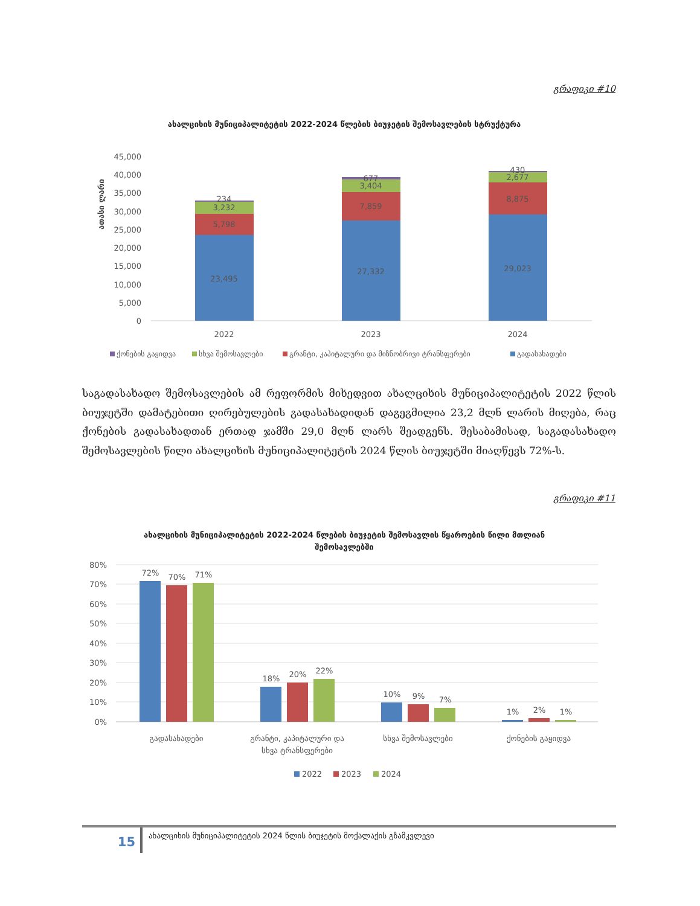გრაფიკი #10
ახალციხის მუნიციპალიტეტის 2022-2024 წლების ბიუჯეტის შემოსავლების სტრუქტურა
ათასი ლარი
45,000
40,000
35,000
30,000
25,000
20,000
15,000
10,000
5,000
0
23,495
5,798
3,232
234
27,332
7,859
3,404
677
29,023
8,875
2,677
430
2022
2023
2024
ქონების გაყიდვა
სხვა შემოსავლები
გრანტი, კაპიტალური და მიზნობრივი ტრანსფერები
გადასახადები
საგადასახადო შემოსავლების ამ რეფორმის მიხედვით ახალციხის მუნიციპალიტეტის 2022 წლის ბიუჯეტში დამატებითი ღირებულების გადასახადიდან დაგეგმილია 23,2 მლნ ლარის მიღება, რაც ქონების გადასახადთან ერთად ჯამში 29,0 მლნ ლარს შეადგენს. შესაბამისად, საგადასახადო შემოსავლების წილი ახალციხის მუნიციპალიტეტის 2024 წლის ბიუჯეტში მიაღწევს 72%-ს.
გრაფიკი #11
ახალციხის მუნიციპალიტეტის 2022-2024 წლების ბიუჯეტის შემოსავლის წყაროების წილი მთლიან შემოსავლებში
80%
70%
60%
50%
40%
30%
20%
10%
0%
72%
70%
71%
18%
20%
22%
10%
9%
7%
1%
2%
1%
გადასახადები
გრანტი, კაპიტალური და
სხვა ტრანსფერები
სხვა შემოსავლები
ქონების გაყიდვა
2022
2023
2024
15
ახალციხის მუნიციპალიტეტის 2024 წლის ბიუჯეტის მოქალაქის გზამკვლევი